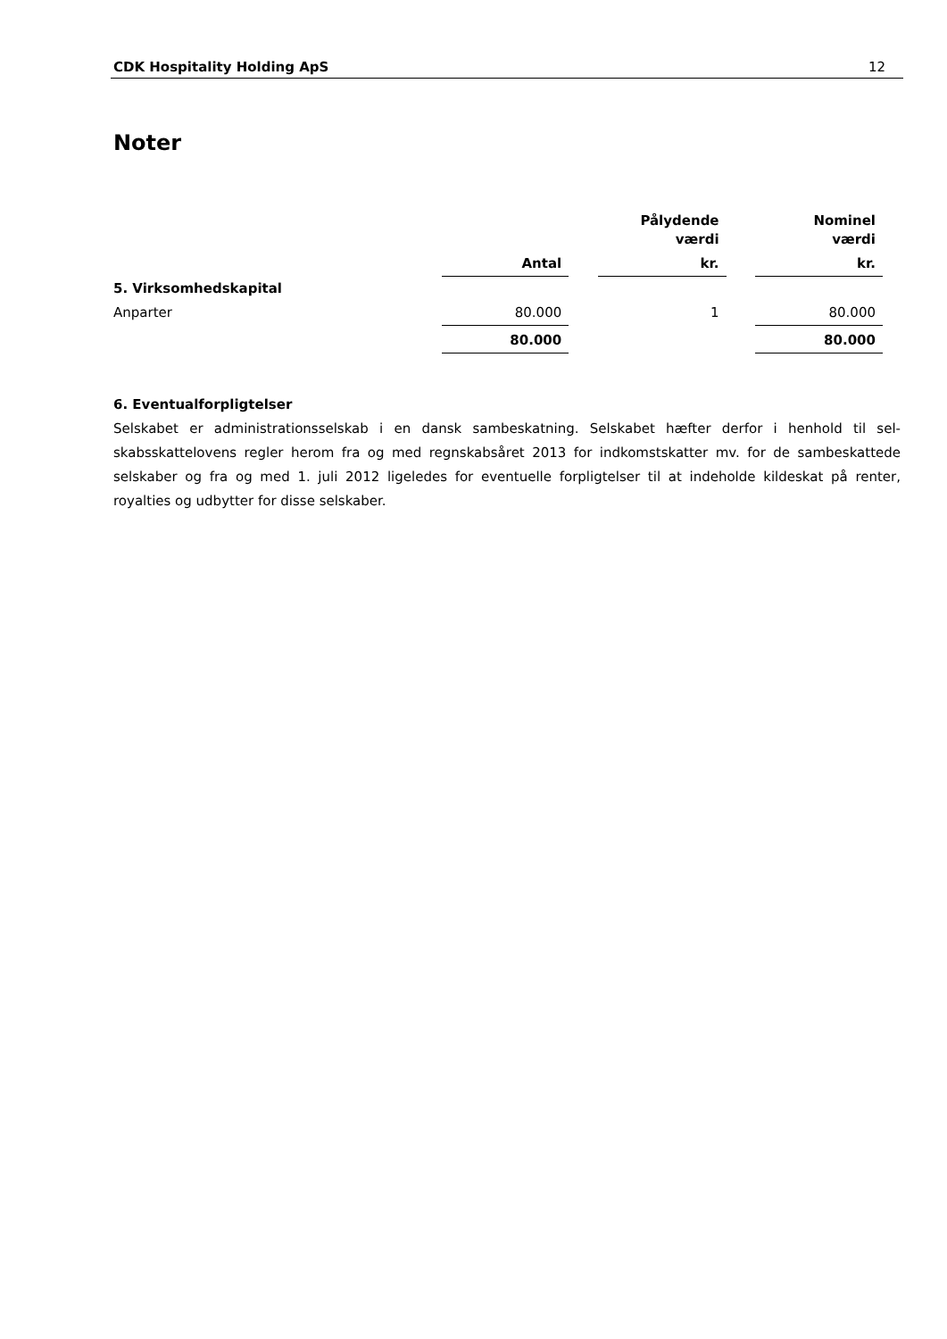CDK Hospitality Holding ApS 12
Noter
| | | | Pålydende værdi | | Nominel værdi |
| | Antal | | kr. | | kr. |
| 5. Virksomhedskapital | | | | | |
| Anparter | 80.000 | | 1 | | 80.000 |
| | 80.000 | | | | 80.000 |
6. Eventualforpligtelser
Selskabet er administrationsselskab i en dansk sambeskatning. Selskabet hæfter derfor i henhold til sel­skabsskattelovens regler herom fra og med regnskabsåret 2013 for indkomstskatter mv. for de sambeskat­tede selskaber og fra og med 1. juli 2012 ligeledes for eventuelle forpligtelser til at indeholde kildeskat på renter, royalties og udbytter for disse selskaber.